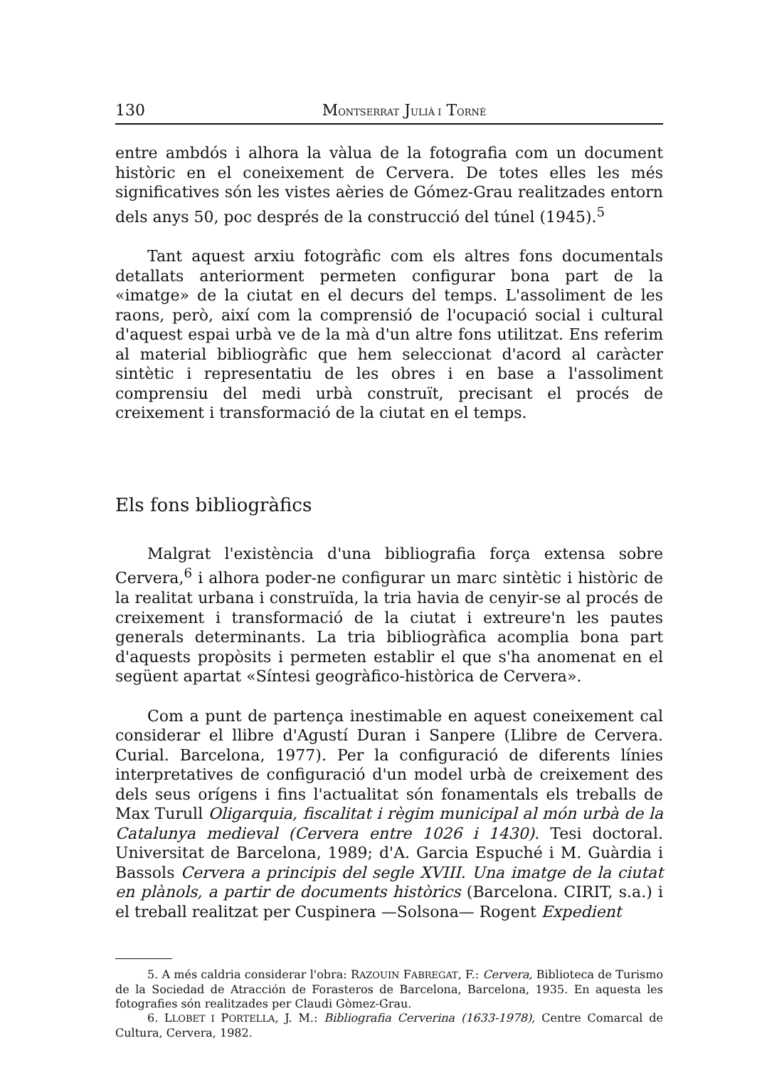130 MONTSERRAT JULIÀ I TORNÉ
entre ambdós i alhora la vàlua de la fotografia com un document històric en el coneixement de Cervera. De totes elles les més significatives són les vistes aèries de Gómez-Grau realitzades entorn dels anys 50, poc després de la construcció del túnel (1945).<sup>5</sup>
Tant aquest arxiu fotogràfic com els altres fons documentals detallats anteriorment permeten configurar bona part de la «imatge» de la ciutat en el decurs del temps. L'assoliment de les raons, però, així com la comprensió de l'ocupació social i cultural d'aquest espai urbà ve de la mà d'un altre fons utilitzat. Ens referim al material bibliogràfic que hem seleccionat d'acord al caràcter sintètic i representatiu de les obres i en base a l'assoliment comprensiu del medi urbà construït, precisant el procés de creixement i transformació de la ciutat en el temps.
Els fons bibliogràfics
Malgrat l'existència d'una bibliografia força extensa sobre Cervera,<sup>6</sup> i alhora poder-ne configurar un marc sintètic i històric de la realitat urbana i construïda, la tria havia de cenyir-se al procés de creixement i transformació de la ciutat i extreure'n les pautes generals determinants. La tria bibliogràfica acomplia bona part d'aquests propòsits i permeten establir el que s'ha anomenat en el següent apartat «Síntesi geogràfico-històrica de Cervera».
Com a punt de partença inestimable en aquest coneixement cal considerar el llibre d'Agustí Duran i Sanpere (Llibre de Cervera. Curial. Barcelona, 1977). Per la configuració de diferents línies interpretatives de configuració d'un model urbà de creixement des dels seus orígens i fins l'actualitat són fonamentals els treballs de Max Turull Oligarquia, fiscalitat i règim municipal al món urbà de la Catalunya medieval (Cervera entre 1026 i 1430). Tesi doctoral. Universitat de Barcelona, 1989; d'A. Garcia Espuché i M. Guàrdia i Bassols Cervera a principis del segle XVIII. Una imatge de la ciutat en plànols, a partir de documents històrics (Barcelona. CIRIT, s.a.) i el treball realitzat per Cuspinera —Solsona— Rogent Expedient
5. A més caldria considerar l'obra: RAZOUIN FABREGAT, F.: Cervera, Biblioteca de Turismo de la Sociedad de Atracción de Forasteros de Barcelona, Barcelona, 1935. En aquesta les fotografies són realitzades per Claudi Gòmez-Grau.
6. LLOBET I PORTELLA, J. M.: Bibliografia Cerverina (1633-1978), Centre Comarcal de Cultura, Cervera, 1982.